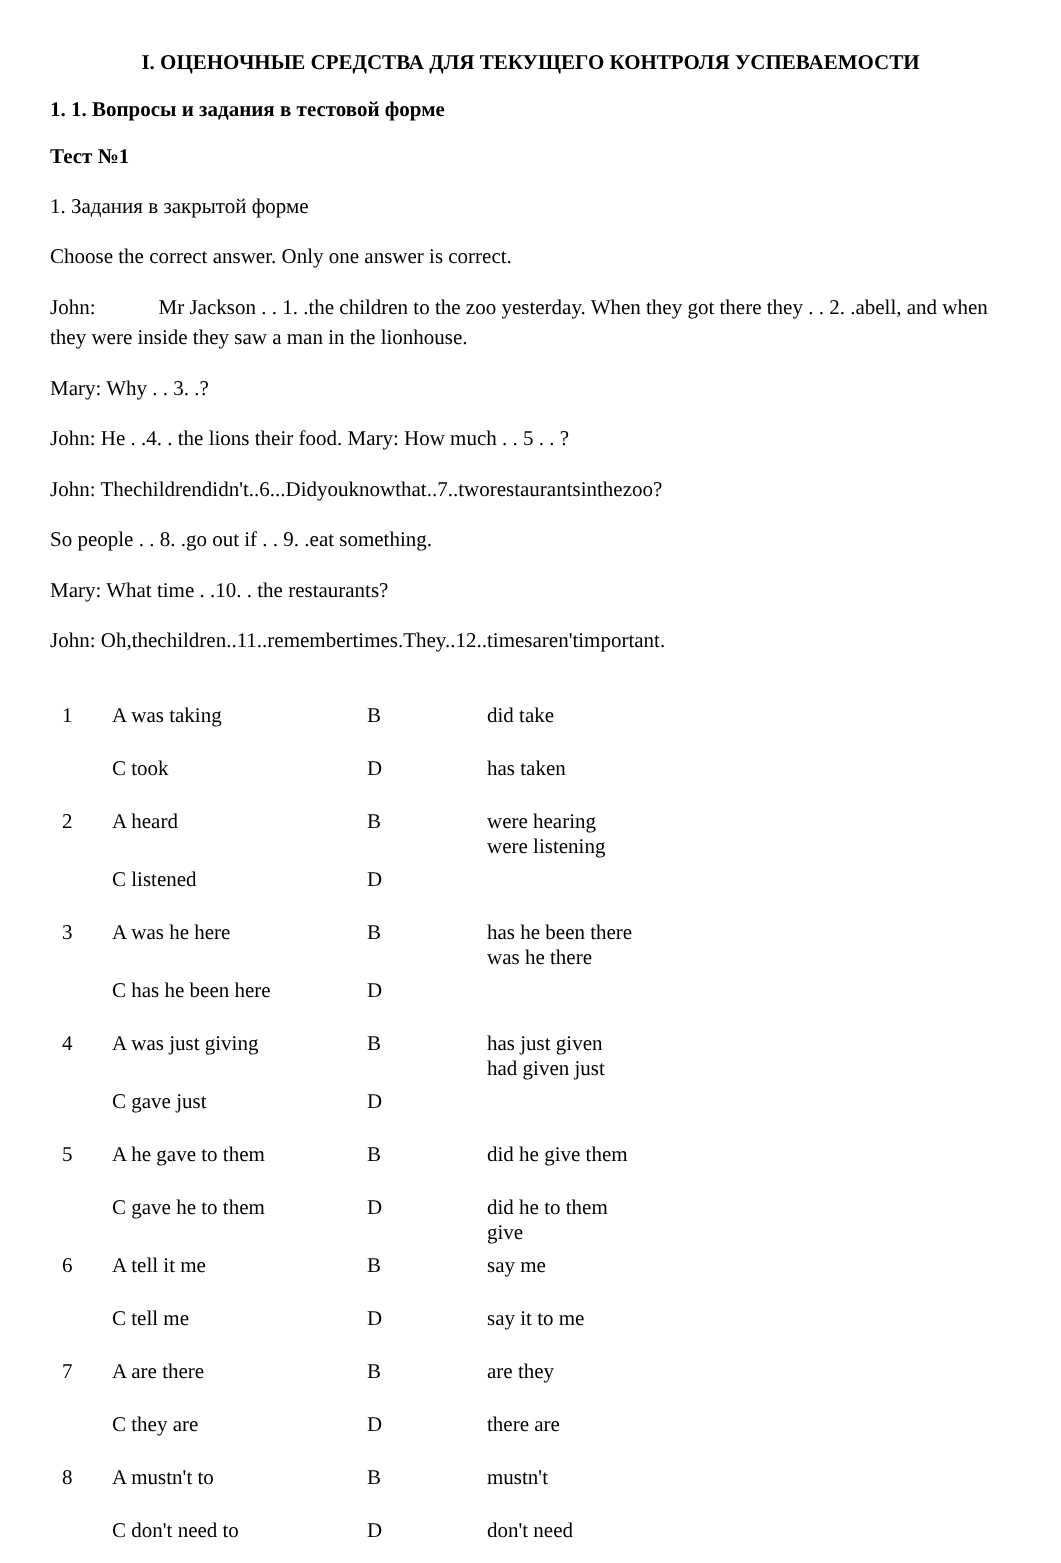I. ОЦЕНОЧНЫЕ СРЕДСТВА ДЛЯ ТЕКУЩЕГО КОНТРОЛЯ УСПЕВАЕМОСТИ
1. 1. Вопросы и задания в тестовой форме
Тест №1
1. Задания в закрытой форме
Choose the correct answer. Only one answer is correct.
John: Mr Jackson . . 1. .the children to the zoo yesterday. When they got there they . . 2. .abell, and when they were inside they saw a man in the lionhouse.
Mary: Why . . 3. .?
John: He . .4. . the lions their food. Mary: How much . . 5 . . ?
John: Thechildrendidn't..6...Didyouknowthat..7..tworestaurantsinthezoo?
So people . . 8. .go out if . . 9. .eat something.
Mary: What time . .10. . the restaurants?
John: Oh,thechildren..11..remembertimes.They..12..timesaren'timportant.
| 1 | A was taking | B | did take |
| | C took | D | has taken |
| 2 | A heard | B | were hearing were listening |
| | C listened | D | |
| 3 | A was he here | B | has he been there was he there |
| | C has he been here | D | |
| 4 | A was just giving | B | has just given had given just |
| | C gave just | D | |
| 5 | A he gave to them | B | did he give them |
| | C gave he to them | D | did he to them give |
| 6 | A tell it me | B | say me |
| | C tell me | D | say it to me |
| 7 | A are there | B | are they |
| | C they are | D | there are |
| 8 | A mustn't to | B | mustn't |
| | C don't need to | D | don't need |